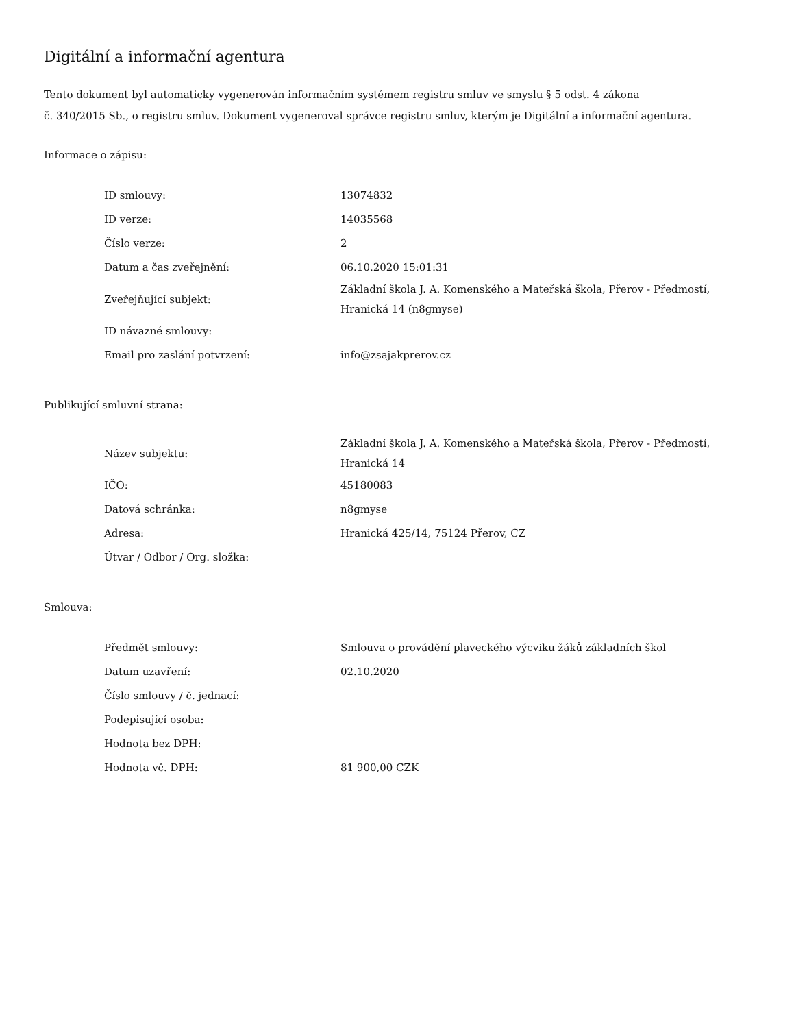Digitální a informační agentura
Tento dokument byl automaticky vygenerován informačním systémem registru smluv ve smyslu § 5 odst. 4 zákona
č. 340/2015 Sb., o registru smluv. Dokument vygeneroval správce registru smluv, kterým je Digitální a informační agentura.
Informace o zápisu:
| ID smlouvy: | 13074832 |
| ID verze: | 14035568 |
| Číslo verze: | 2 |
| Datum a čas zveřejnění: | 06.10.2020 15:01:31 |
| Zveřejňující subjekt: | Základní škola J. A. Komenského a Mateřská škola, Přerov - Předmostí, Hranická 14 (n8gmyse) |
| ID návazné smlouvy: | |
| Email pro zaslání potvrzení: | info@zsajakprerov.cz |
Publikující smluvní strana:
| Název subjektu: | Základní škola J. A. Komenského a Mateřská škola, Přerov - Předmostí, Hranická 14 |
| IČO: | 45180083 |
| Datová schránka: | n8gmyse |
| Adresa: | Hranická 425/14, 75124 Přerov, CZ |
| Útvar / Odbor / Org. složka: | |
Smlouva:
| Předmět smlouvy: | Smlouva o provádění plaveckého výcviku žáků základních škol |
| Datum uzavření: | 02.10.2020 |
| Číslo smlouvy / č. jednací: | |
| Podepisující osoba: | |
| Hodnota bez DPH: | |
| Hodnota vč. DPH: | 81 900,00 CZK |